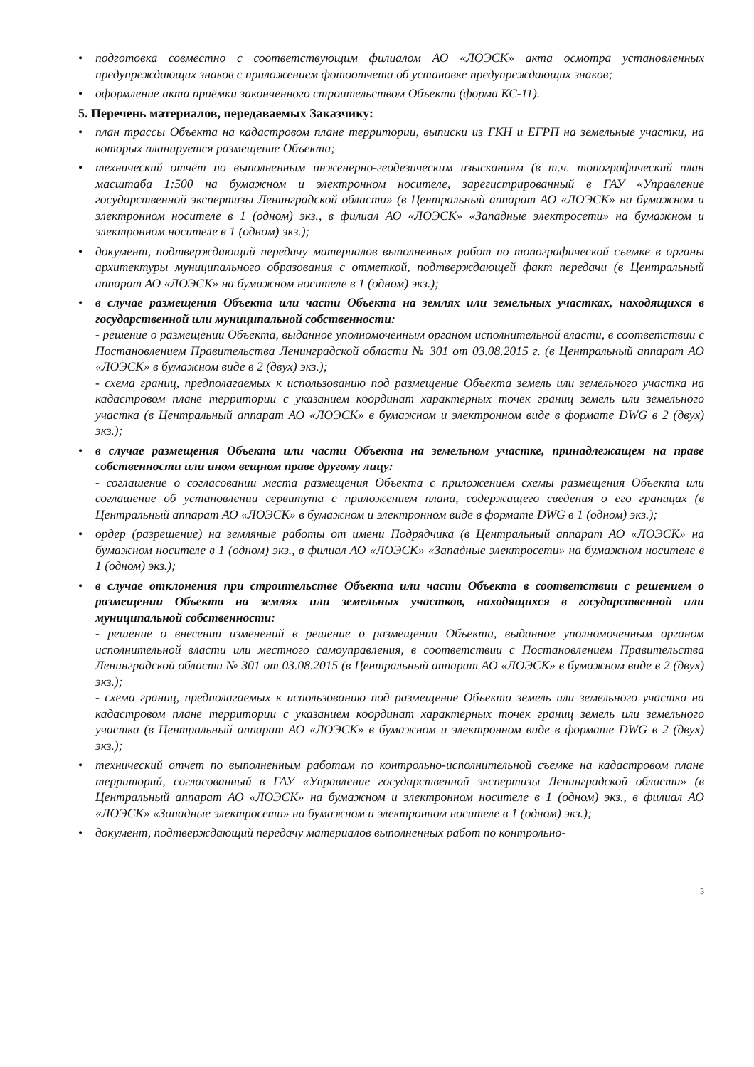• подготовка совместно с соответствующим филиалом АО «ЛОЭСК» акта осмотра установленных предупреждающих знаков с приложением фотоотчета об установке предупреждающих знаков;
• оформление акта приёмки законченного строительством Объекта (форма КС-11).
5. Перечень материалов, передаваемых Заказчику:
• план трассы Объекта на кадастровом плане территории, выписки из ГКН и ЕГРП на земельные участки, на которых планируется размещение Объекта;
• технический отчёт по выполненным инженерно-геодезическим изысканиям (в т.ч. топографический план масштаба 1:500 на бумажном и электронном носителе, зарегистрированный в ГАУ «Управление государственной экспертизы Ленинградской области» (в Центральный аппарат АО «ЛОЭСК» на бумажном и электронном носителе в 1 (одном) экз., в филиал АО «ЛОЭСК» «Западные электросети» на бумажном и электронном носителе в 1 (одном) экз.);
• документ, подтверждающий передачу материалов выполненных работ по топографической съемке в органы архитектуры муниципального образования с отметкой, подтверждающей факт передачи (в Центральный аппарат АО «ЛОЭСК» на бумажном носителе в 1 (одном) экз.);
•
в случае размещения Объекта или части Объекта на землях или земельных участках, находящихся в государственной или муниципальной собственности:
- решение о размещении Объекта, выданное уполномоченным органом исполнительной власти, в соответствии с Постановлением Правительства Ленинградской области № 301 от 03.08.2015 г. (в Центральный аппарат АО «ЛОЭСК» в бумажном виде в 2 (двух) экз.);
- схема границ, предполагаемых к использованию под размещение Объекта земель или земельного участка на кадастровом плане территории с указанием координат характерных точек границ земель или земельного участка (в Центральный аппарат АО «ЛОЭСК» в бумажном и электронном виде в формате DWG в 2 (двух) экз.);
•
в случае размещения Объекта или части Объекта на земельном участке, принадлежащем на праве собственности или ином вещном праве другому лицу:
- соглашение о согласовании места размещения Объекта с приложением схемы размещения Объекта или соглашение об установлении сервитута с приложением плана, содержащего сведения о его границах (в Центральный аппарат АО «ЛОЭСК» в бумажном и электронном виде в формате DWG в 1 (одном) экз.);
• ордер (разрешение) на земляные работы от имени Подрядчика (в Центральный аппарат АО «ЛОЭСК» на бумажном носителе в 1 (одном) экз., в филиал АО «ЛОЭСК» «Западные электросети» на бумажном носителе в 1 (одном) экз.);
•
в случае отклонения при строительстве Объекта или части Объекта в соответствии с решением о размещении Объекта на землях или земельных участков, находящихся в государственной или муниципальной собственности:
- решение о внесении изменений в решение о размещении Объекта, выданное уполномоченным органом исполнительной власти или местного самоуправления, в соответствии с Постановлением Правительства Ленинградской области № 301 от 03.08.2015 (в Центральный аппарат АО «ЛОЭСК» в бумажном виде в 2 (двух) экз.);
- схема границ, предполагаемых к использованию под размещение Объекта земель или земельного участка на кадастровом плане территории с указанием координат характерных точек границ земель или земельного участка (в Центральный аппарат АО «ЛОЭСК» в бумажном и электронном виде в формате DWG в 2 (двух) экз.);
• технический отчет по выполненным работам по контрольно-исполнительной съемке на кадастровом плане территорий, согласованный в ГАУ «Управление государственной экспертизы Ленинградской области» (в Центральный аппарат АО «ЛОЭСК» на бумажном и электронном носителе в 1 (одном) экз., в филиал АО «ЛОЭСК» «Западные электросети» на бумажном и электронном носителе в 1 (одном) экз.);
• документ, подтверждающий передачу материалов выполненных работ по контрольно-
3